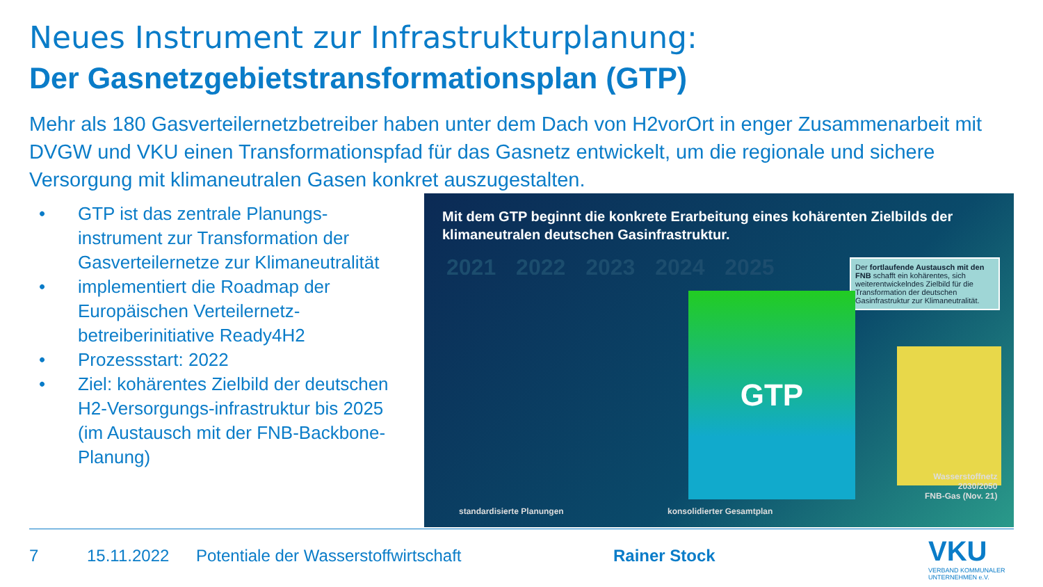Neues Instrument zur Infrastrukturplanung:
Der Gasnetzgebietstransformationsplan (GTP)
Mehr als 180 Gasverteilernetzbetreiber haben unter dem Dach von H2vorOrt in enger Zusammenarbeit mit DVGW und VKU einen Transformationspfad für das Gasnetz entwickelt, um die regionale und sichere Versorgung mit klimaneutralen Gasen konkret auszugestalten.
• GTP ist das zentrale Planungs-instrument zur Transformation der Gasverteilernetze zur Klimaneutralität
• implementiert die Roadmap der Europäischen Verteilernetz-betreiberinitiative Ready4H2
• Prozessstart: 2022
• Ziel: kohärentes Zielbild der deutschen H2-Versorgungs-infrastruktur bis 2025 (im Austausch mit der FNB-Backbone-Planung)
Mit dem GTP beginnt die konkrete Erarbeitung eines kohärenten Zielbilds der klimaneutralen deutschen Gasinfrastruktur.
2021 2022 2023 2024 2025
Der fortlaufende Austausch mit den FNB schafft ein kohärentes, sich weiterentwickelndes Zielbild für die Transformation der deutschen Gasinfrastruktur zur Klimaneutralität.
GTP
standardisierte Planungen konsolidierter Gesamtplan
Wasserstoffnetz
2030/2050
FNB-Gas (Nov. 21)
7 15.11.2022
Potentiale der Wasserstoffwirtschaft
Rainer Stock
VKU
VERBAND KOMMUNALER
UNTERNEHMEN e.V.